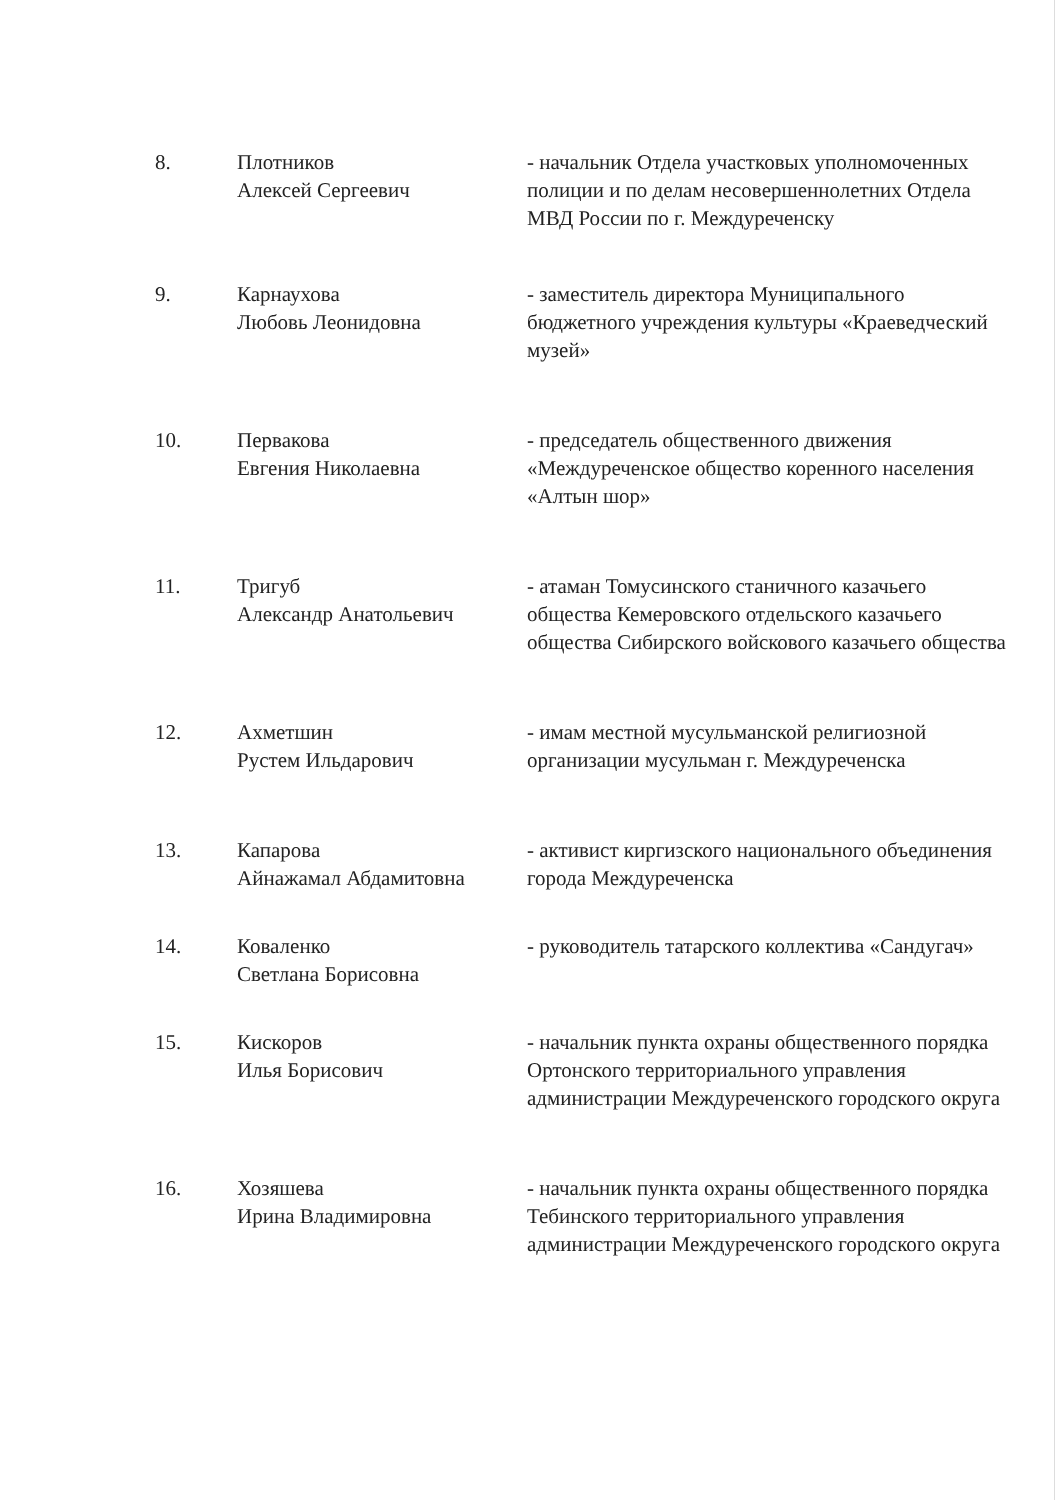8. Плотников
Алексей Сергеевич
- начальник Отдела участковых уполномоченных полиции и по делам несовершеннолетних Отдела МВД России по г. Междуреченску
9. Карнаухова
Любовь Леонидовна
- заместитель директора Муниципального бюджетного учреждения культуры «Краеведческий музей»
10. Первакова
Евгения Николаевна
- председатель общественного движения «Междуреченское общество коренного населения «Алтын шор»
11. Тригуб
Александр Анатольевич
- атаман Томусинского станичного казачьего общества Кемеровского отдельского казачьего общества Сибирского войскового казачьего общества
12. Ахметшин
Рустем Ильдарович
- имам местной мусульманской религиозной организации мусульман г. Междуреченска
13. Капарова
Айнажамал Абдамитовна
- активист киргизского национального объединения города Междуреченска
14. Коваленко
Светлана Борисовна
- руководитель татарского коллектива «Сандугач»
15. Кискоров
Илья Борисович
- начальник пункта охраны общественного порядка Ортонского территориального управления администрации Междуреченского городского округа
16. Хозяшева
Ирина Владимировна
- начальник пункта охраны общественного порядка Тебинского территориального управления администрации Междуреченского городского округа